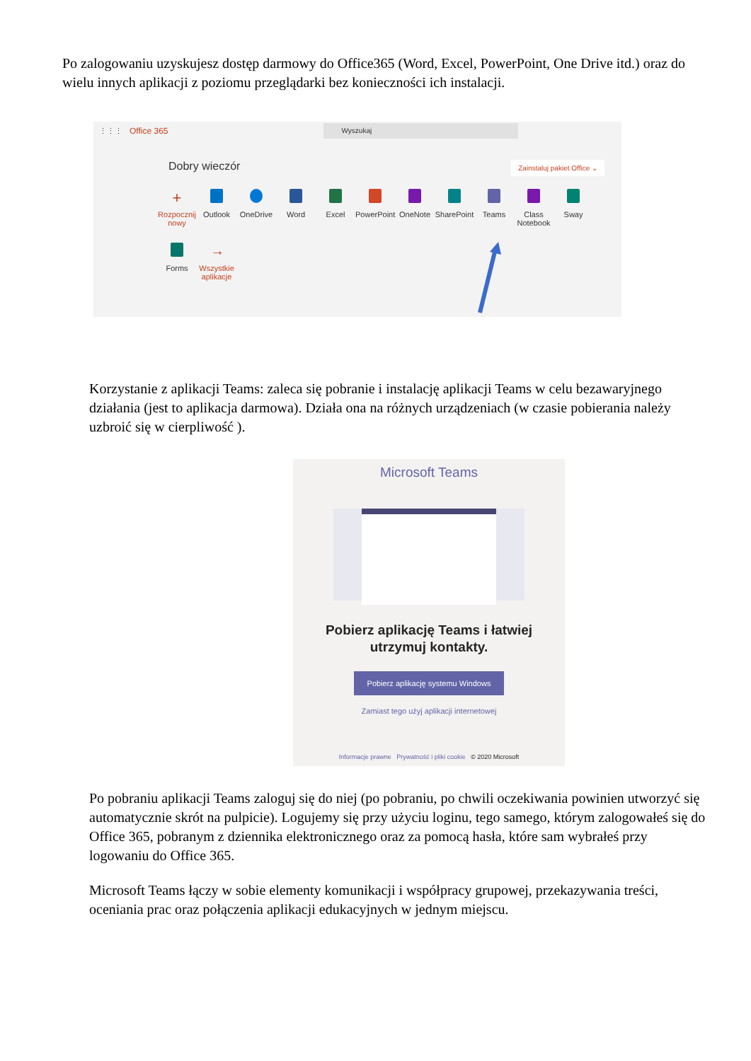Po zalogowaniu uzyskujesz dostęp darmowy do Office365 (Word, Excel, PowerPoint, One Drive itd.) oraz do wielu innych aplikacji z poziomu przeglądarki bez konieczności ich instalacji.
⋮⋮⋮ Office 365 Wyszukaj
Dobry wieczór Zainstaluj pakiet Office ⌄
+
Rozpocznij nowy
Outlook
OneDrive
Word
Excel
PowerPoint
OneNote
SharePoint
Teams
Class Notebook
Sway
Forms
→
Wszystkie aplikacje
Korzystanie z aplikacji Teams: zaleca się pobranie i instalację aplikacji Teams w celu bezawaryjnego działania (jest to aplikacja darmowa). Działa ona na różnych urządzeniach (w czasie pobierania należy uzbroić się w cierpliwość ).
Microsoft Teams
Pobierz aplikację Teams i łatwiej
utrzymuj kontakty.
Pobierz aplikację systemu Windows
Zamiast tego użyj aplikacji internetowej
Informacje prawne Prywatność i pliki cookie © 2020 Microsoft
Po pobraniu aplikacji Teams zaloguj się do niej (po pobraniu, po chwili oczekiwania powinien utworzyć się automatycznie skrót na pulpicie). Logujemy się przy użyciu loginu, tego samego, którym zalogowałeś się do Office 365, pobranym z dziennika elektronicznego oraz za pomocą hasła, które sam wybrałeś przy logowaniu do Office 365.
Microsoft Teams łączy w sobie elementy komunikacji i współpracy grupowej, przekazywania treści, oceniania prac oraz połączenia aplikacji edukacyjnych w jednym miejscu.